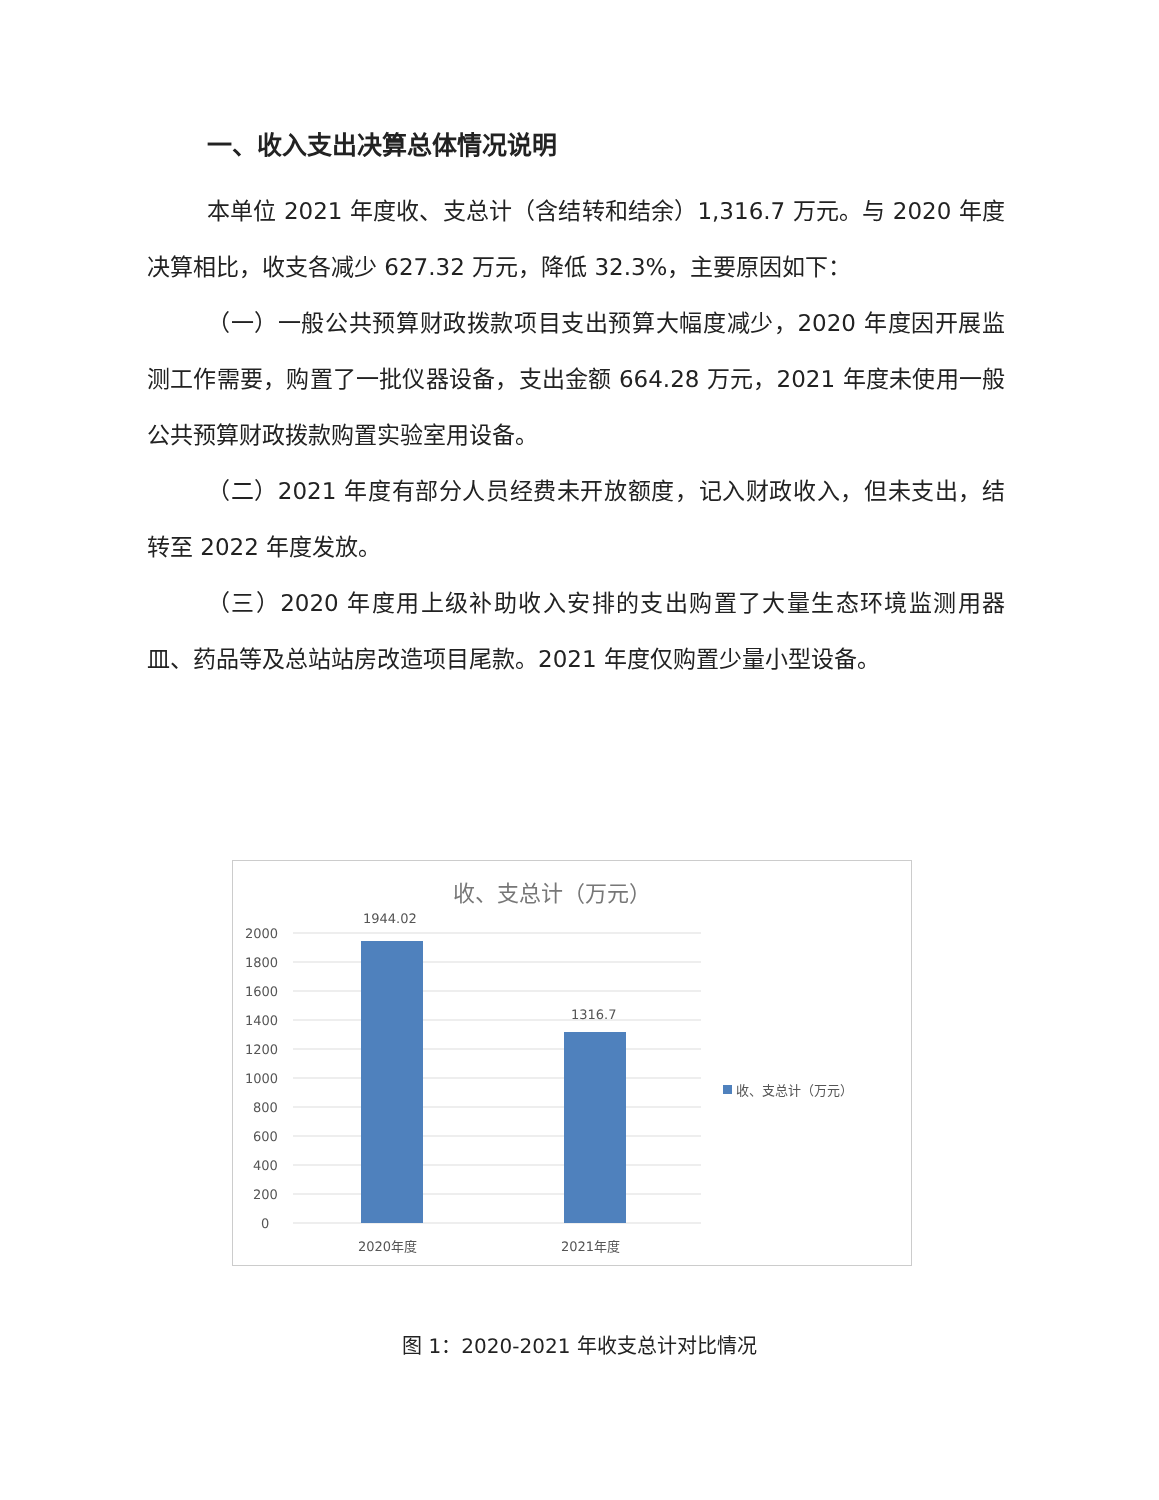一、收入支出决算总体情况说明
本单位 2021 年度收、支总计（含结转和结余）1,316.7 万元。与 2020 年度决算相比，收支各减少 627.32 万元，降低 32.3%，主要原因如下：
（一）一般公共预算财政拨款项目支出预算大幅度减少，2020 年度因开展监测工作需要，购置了一批仪器设备，支出金额 664.28 万元，2021 年度未使用一般公共预算财政拨款购置实验室用设备。
（二）2021 年度有部分人员经费未开放额度，记入财政收入，但未支出，结转至 2022 年度发放。
（三）2020 年度用上级补助收入安排的支出购置了大量生态环境监测用器皿、药品等及总站站房改造项目尾款。2021 年度仅购置少量小型设备。
收、支总计（万元）
2000
1800
1600
1400
1200
1000
800
600
400
200
0
1944.02
1316.7
2020年度
2021年度
收、支总计（万元）
图 1：2020-2021 年收支总计对比情况